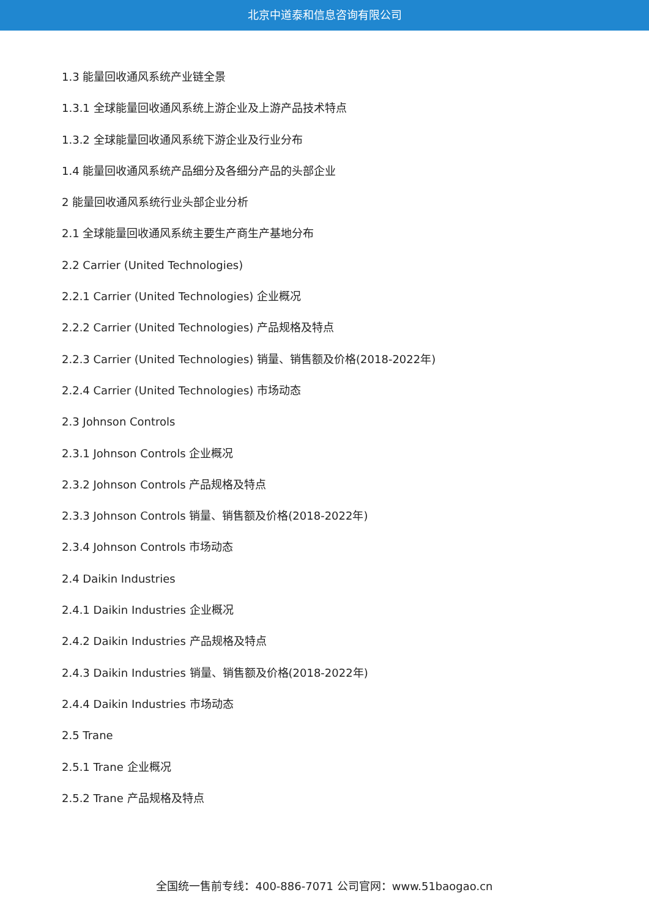北京中道泰和信息咨询有限公司
1.3 能量回收通风系统产业链全景
1.3.1 全球能量回收通风系统上游企业及上游产品技术特点
1.3.2 全球能量回收通风系统下游企业及行业分布
1.4 能量回收通风系统产品细分及各细分产品的头部企业
2 能量回收通风系统行业头部企业分析
2.1 全球能量回收通风系统主要生产商生产基地分布
2.2 Carrier (United Technologies)
2.2.1 Carrier (United Technologies) 企业概况
2.2.2 Carrier (United Technologies) 产品规格及特点
2.2.3 Carrier (United Technologies) 销量、销售额及价格(2018-2022年)
2.2.4 Carrier (United Technologies) 市场动态
2.3 Johnson Controls
2.3.1 Johnson Controls 企业概况
2.3.2 Johnson Controls 产品规格及特点
2.3.3 Johnson Controls 销量、销售额及价格(2018-2022年)
2.3.4 Johnson Controls 市场动态
2.4 Daikin Industries
2.4.1 Daikin Industries 企业概况
2.4.2 Daikin Industries 产品规格及特点
2.4.3 Daikin Industries 销量、销售额及价格(2018-2022年)
2.4.4 Daikin Industries 市场动态
2.5 Trane
2.5.1 Trane 企业概况
2.5.2 Trane 产品规格及特点
全国统一售前专线：400-886-7071 公司官网：www.51baogao.cn